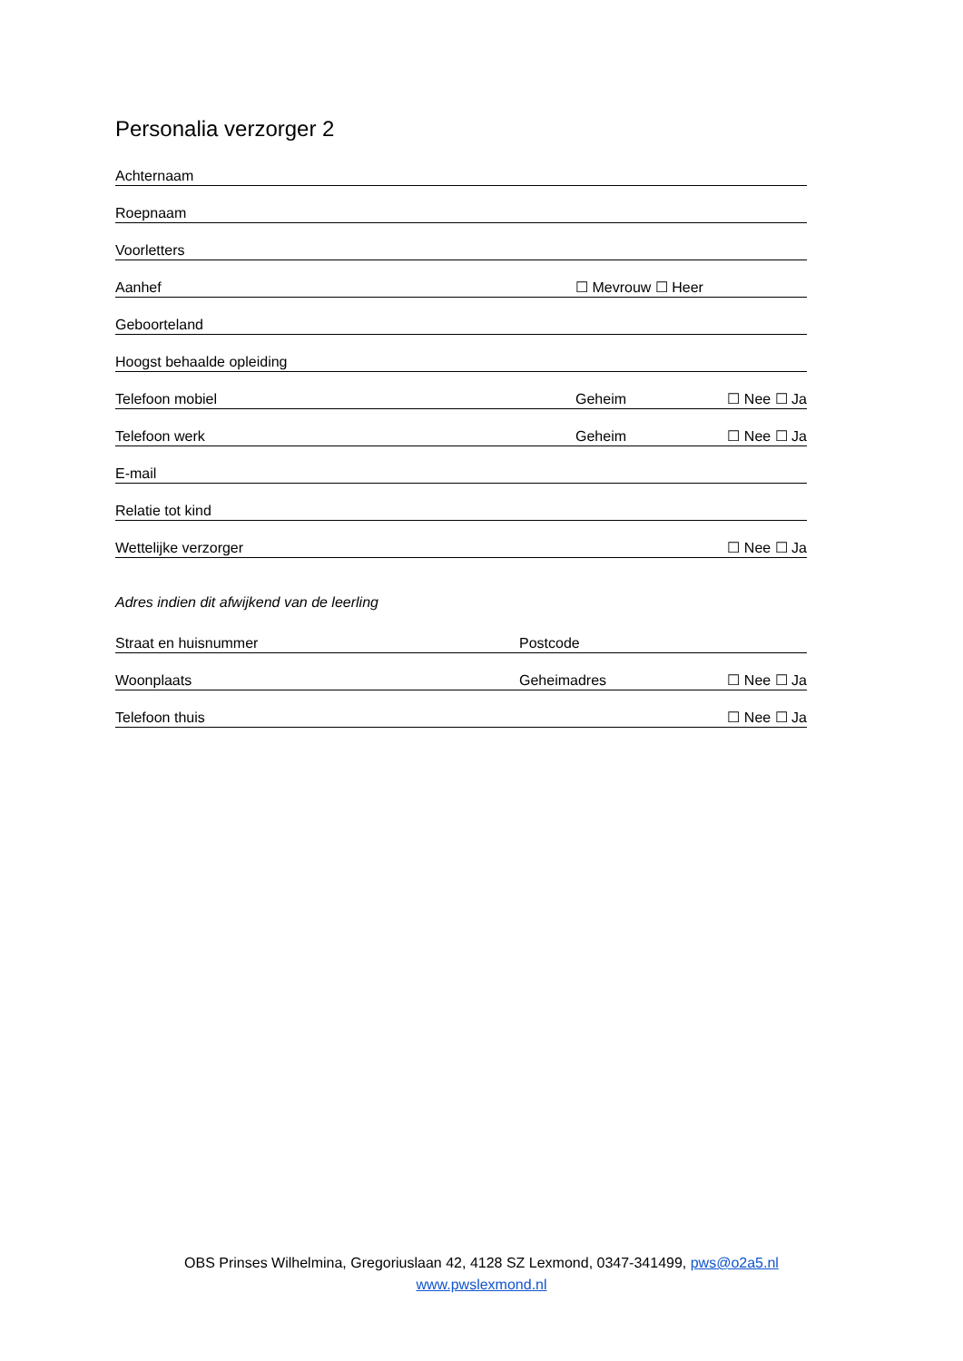Personalia verzorger 2
Achternaam
Roepnaam
Voorletters
Aanhef ☐ Mevrouw ☐ Heer
Geboorteland
Hoogst behaalde opleiding
Telefoon mobiel Geheim ☐ Nee ☐ Ja
Telefoon werk Geheim ☐ Nee ☐ Ja
E-mail
Relatie tot kind
Wettelijke verzorger ☐ Nee ☐ Ja
Adres indien dit afwijkend van de leerling
Straat en huisnummer Postcode
Woonplaats Geheimadres ☐ Nee ☐ Ja
Telefoon thuis ☐ Nee ☐ Ja
OBS Prinses Wilhelmina, Gregoriuslaan 42, 4128 SZ Lexmond, 0347-341499, pws@o2a5.nl
www.pwslexmond.nl